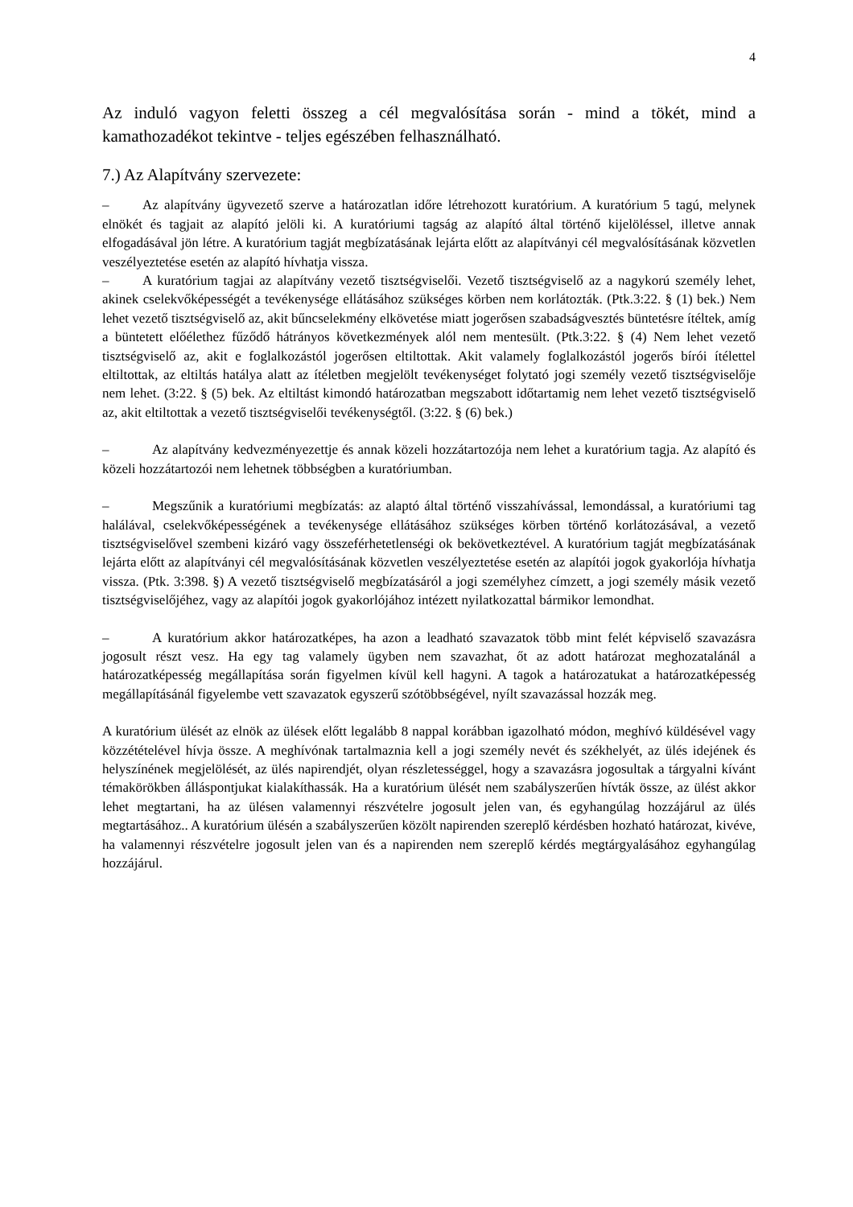4
Az induló vagyon feletti összeg a cél megvalósítása során - mind a tökét, mind a kamathozadékot tekintve - teljes egészében felhasználható.
7.) Az Alapítvány szervezete:
– Az alapítvány ügyvezető szerve a határozatlan időre létrehozott kuratórium. A kuratórium 5 tagú, melynek elnökét és tagjait az alapító jelöli ki. A kuratóriumi tagság az alapító által történő kijelöléssel, illetve annak elfogadásával jön létre. A kuratórium tagját megbízatásának lejárta előtt az alapítványi cél megvalósításának közvetlen veszélyeztetése esetén az alapító hívhatja vissza.
– A kuratórium tagjai az alapítvány vezető tisztségviselői. Vezető tisztségviselő az a nagykorú személy lehet, akinek cselekvőképességét a tevékenysége ellátásához szükséges körben nem korlátozták. (Ptk.3:22. § (1) bek.) Nem lehet vezető tisztségviselő az, akit bűncselekmény elkövetése miatt jogerősen szabadságvesztés büntetésre ítéltek, amíg a büntetett előélethez fűződő hátrányos következmények alól nem mentesült. (Ptk.3:22. § (4) Nem lehet vezető tisztségviselő az, akit e foglalkozástól jogerősen eltiltottak. Akit valamely foglalkozástól jogerős bírói ítélettel eltiltottak, az eltiltás hatálya alatt az ítéletben megjelölt tevékenységet folytató jogi személy vezető tisztségviselője nem lehet. (3:22. § (5) bek. Az eltiltást kimondó határozatban megszabott időtartamig nem lehet vezető tisztségviselő az, akit eltiltottak a vezető tisztségviselői tevékenységtől. (3:22. § (6) bek.)
– Az alapítvány kedvezményezettje és annak közeli hozzátartozója nem lehet a kuratórium tagja. Az alapító és közeli hozzátartozói nem lehetnek többségben a kuratóriumban.
– Megszűnik a kuratóriumi megbízatás: az alaptó által történő visszahívással, lemondással, a kuratóriumi tag halálával, cselekvőképességének a tevékenysége ellátásához szükséges körben történő korlátozásával, a vezető tisztségviselővel szembeni kizáró vagy összeférhetetlenségi ok bekövetkeztével. A kuratórium tagját megbízatásának lejárta előtt az alapítványi cél megvalósításának közvetlen veszélyeztetése esetén az alapítói jogok gyakorlója hívhatja vissza. (Ptk. 3:398. §) A vezető tisztségviselő megbízatásáról a jogi személyhez címzett, a jogi személy másik vezető tisztségviselőjéhez, vagy az alapítói jogok gyakorlójához intézett nyilatkozattal bármikor lemondhat.
– A kuratórium akkor határozatképes, ha azon a leadható szavazatok több mint felét képviselő szavazásra jogosult részt vesz. Ha egy tag valamely ügyben nem szavazhat, őt az adott határozat meghozatalánál a határozatképesség megállapítása során figyelmen kívül kell hagyni. A tagok a határozatukat a határozatképesség megállapításánál figyelembe vett szavazatok egyszerű szótöbbségével, nyílt szavazással hozzák meg.
A kuratórium ülését az elnök az ülések előtt legalább 8 nappal korábban igazolható módon, meghívó küldésével vagy közzétételével hívja össze. A meghívónak tartalmaznia kell a jogi személy nevét és székhelyét, az ülés idejének és helyszínének megjelölését, az ülés napirendjét, olyan részletességgel, hogy a szavazásra jogosultak a tárgyalni kívánt témakörökben álláspontjukat kialakíthassák. Ha a kuratórium ülését nem szabályszerűen hívták össze, az ülést akkor lehet megtartani, ha az ülésen valamennyi részvételre jogosult jelen van, és egyhangúlag hozzájárul az ülés megtartásához.. A kuratórium ülésén a szabályszerűen közölt napirenden szereplő kérdésben hozható határozat, kivéve, ha valamennyi részvételre jogosult jelen van és a napirenden nem szereplő kérdés megtárgyalásához egyhangúlag hozzájárul.